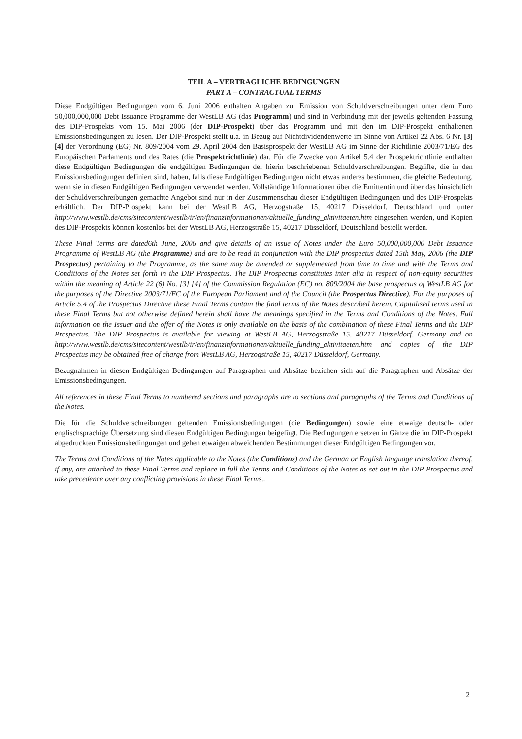TEIL A – VERTRAGLICHE BEDINGUNGEN
PART A – CONTRACTUAL TERMS
Diese Endgültigen Bedingungen vom 6. Juni 2006 enthalten Angaben zur Emission von Schuldverschreibungen unter dem Euro 50,000,000,000 Debt Issuance Programme der WestLB AG (das Programm) und sind in Verbindung mit der jeweils geltenden Fassung des DIP-Prospekts vom 15. Mai 2006 (der DIP-Prospekt) über das Programm und mit den im DIP-Prospekt enthaltenen Emissionsbedingungen zu lesen. Der DIP-Prospekt stellt u.a. in Bezug auf Nichtdividendenwerte im Sinne von Artikel 22 Abs. 6 Nr. [3] [4] der Verordnung (EG) Nr. 809/2004 vom 29. April 2004 den Basisprospekt der WestLB AG im Sinne der Richtlinie 2003/71/EG des Europäischen Parlaments und des Rates (die Prospektrichtlinie) dar. Für die Zwecke von Artikel 5.4 der Prospektrichtlinie enthalten diese Endgültigen Bedingungen die endgültigen Bedingungen der hierin beschriebenen Schuldverschreibungen. Begriffe, die in den Emissionsbedingungen definiert sind, haben, falls diese Endgültigen Bedingungen nicht etwas anderes bestimmen, die gleiche Bedeutung, wenn sie in diesen Endgültigen Bedingungen verwendet werden. Vollständige Informationen über die Emittentin und über das hinsichtlich der Schuldverschreibungen gemachte Angebot sind nur in der Zusammenschau dieser Endgültigen Bedingungen und des DIP-Prospekts erhältlich. Der DIP-Prospekt kann bei der WestLB AG, Herzogstraße 15, 40217 Düsseldorf, Deutschland und unter http://www.westlb.de/cms/sitecontent/westlb/ir/en/finanzinformationen/aktuelle_funding_aktivitaeten.htm eingesehen werden, und Kopien des DIP-Prospekts können kostenlos bei der WestLB AG, Herzogstraße 15, 40217 Düsseldorf, Deutschland bestellt werden.
These Final Terms are dated6th June, 2006 and give details of an issue of Notes under the Euro 50,000,000,000 Debt Issuance Programme of WestLB AG (the Programme) and are to be read in conjunction with the DIP prospectus dated 15th May, 2006 (the DIP Prospectus) pertaining to the Programme, as the same may be amended or supplemented from time to time and with the Terms and Conditions of the Notes set forth in the DIP Prospectus. The DIP Prospectus constitutes inter alia in respect of non-equity securities within the meaning of Article 22 (6) No. [3] [4] of the Commission Regulation (EC) no. 809/2004 the base prospectus of WestLB AG for the purposes of the Directive 2003/71/EC of the European Parliament and of the Council (the Prospectus Directive). For the purposes of Article 5.4 of the Prospectus Directive these Final Terms contain the final terms of the Notes described herein. Capitalised terms used in these Final Terms but not otherwise defined herein shall have the meanings specified in the Terms and Conditions of the Notes. Full information on the Issuer and the offer of the Notes is only available on the basis of the combination of these Final Terms and the DIP Prospectus. The DIP Prospectus is available for viewing at WestLB AG, Herzogstraße 15, 40217 Düsseldorf, Germany and on http://www.westlb.de/cms/sitecontent/westlb/ir/en/finanzinformationen/aktuelle_funding_aktivitaeten.htm and copies of the DIP Prospectus may be obtained free of charge from WestLB AG, Herzogstraße 15, 40217 Düsseldorf, Germany.
Bezugnahmen in diesen Endgültigen Bedingungen auf Paragraphen und Absätze beziehen sich auf die Paragraphen und Absätze der Emissionsbedingungen.
All references in these Final Terms to numbered sections and paragraphs are to sections and paragraphs of the Terms and Conditions of the Notes.
Die für die Schuldverschreibungen geltenden Emissionsbedingungen (die Bedingungen) sowie eine etwaige deutsch- oder englischsprachige Übersetzung sind diesen Endgültigen Bedingungen beigefügt. Die Bedingungen ersetzen in Gänze die im DIP-Prospekt abgedruckten Emissionsbedingungen und gehen etwaigen abweichenden Bestimmungen dieser Endgültigen Bedingungen vor.
The Terms and Conditions of the Notes applicable to the Notes (the Conditions) and the German or English language translation thereof, if any, are attached to these Final Terms and replace in full the Terms and Conditions of the Notes as set out in the DIP Prospectus and take precedence over any conflicting provisions in these Final Terms..
2